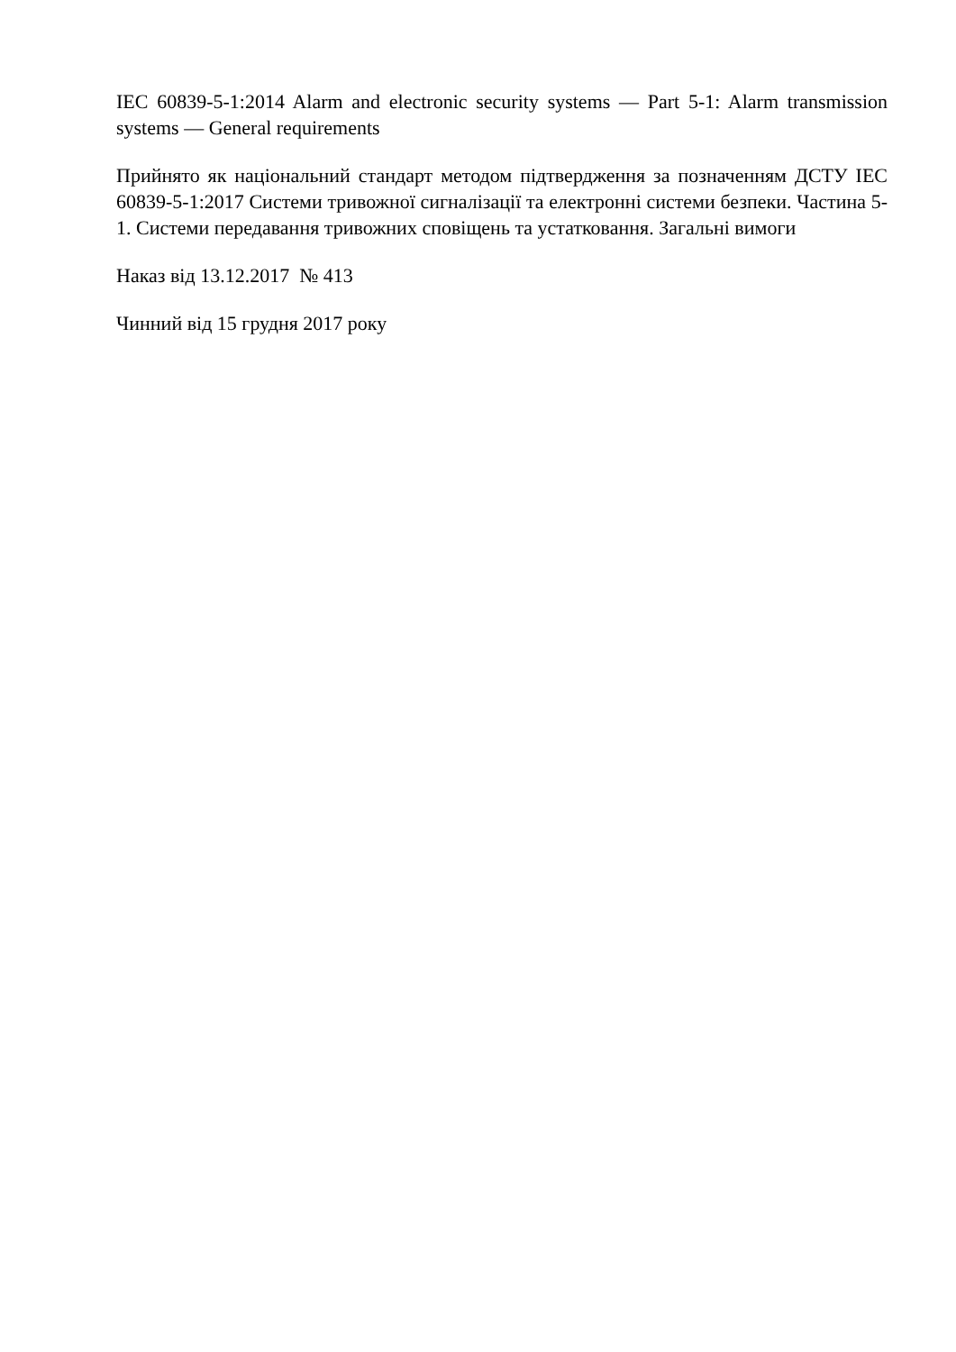IEC 60839-5-1:2014 Alarm and electronic security systems — Part 5-1: Alarm transmission systems — General requirements
Прийнято як національний стандарт методом підтвердження за позначенням ДСТУ IEC 60839-5-1:2017 Системи тривожної сигналізації та електронні системи безпеки. Частина 5-1. Системи передавання тривожних сповіщень та устатковання. Загальні вимоги
Наказ від 13.12.2017 № 413
Чинний від 15 грудня 2017 року